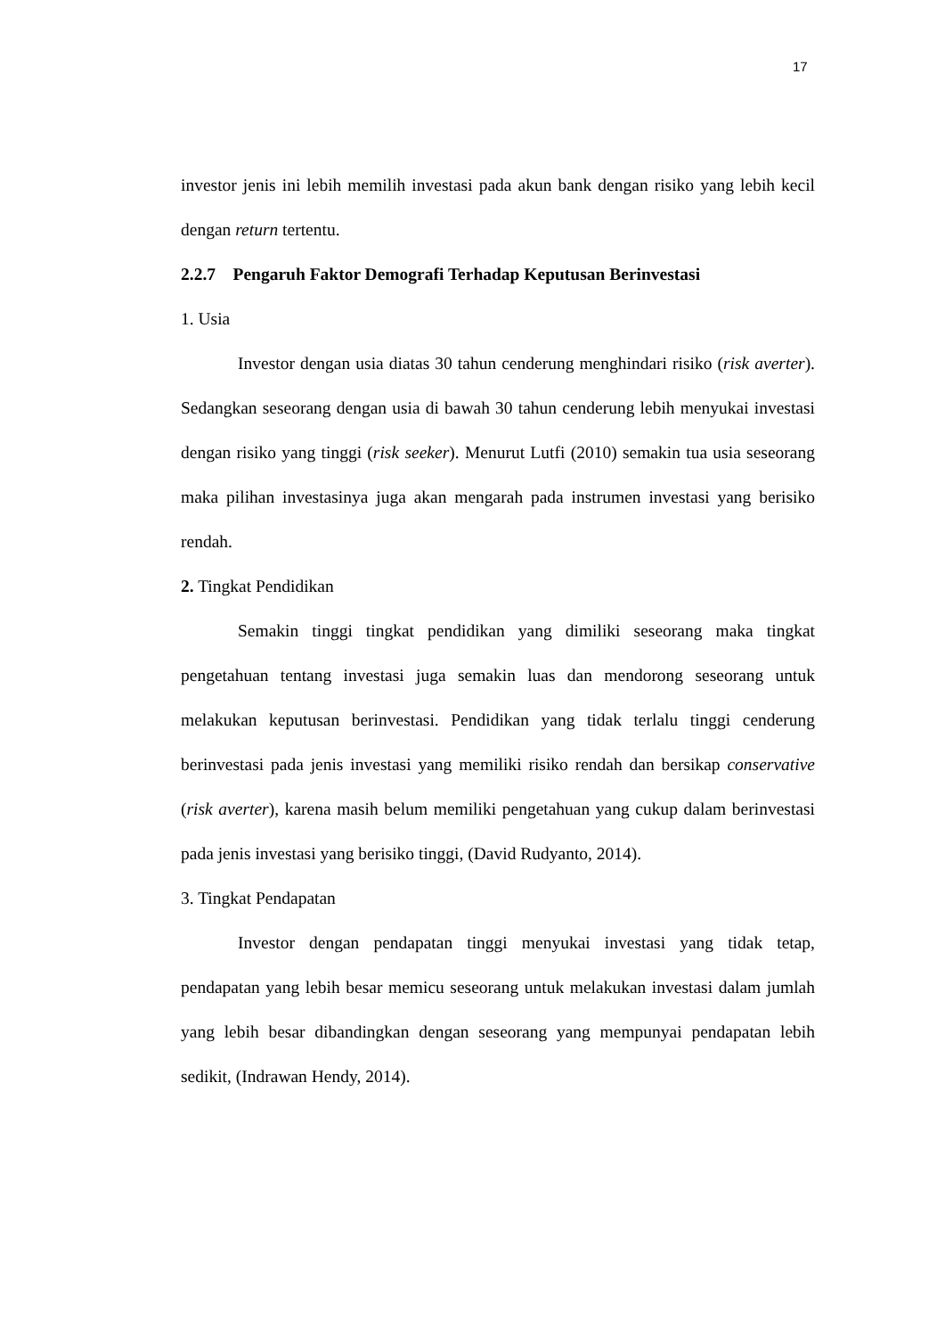17
investor jenis ini lebih memilih investasi pada akun bank dengan risiko yang lebih kecil dengan return tertentu.
2.2.7 Pengaruh Faktor Demografi Terhadap Keputusan Berinvestasi
1. Usia
Investor dengan usia diatas 30 tahun cenderung menghindari risiko (risk averter). Sedangkan seseorang dengan usia di bawah 30 tahun cenderung lebih menyukai investasi dengan risiko yang tinggi (risk seeker). Menurut Lutfi (2010) semakin tua usia seseorang maka pilihan investasinya juga akan mengarah pada instrumen investasi yang berisiko rendah.
2. Tingkat Pendidikan
Semakin tinggi tingkat pendidikan yang dimiliki seseorang maka tingkat pengetahuan tentang investasi juga semakin luas dan mendorong seseorang untuk melakukan keputusan berinvestasi. Pendidikan yang tidak terlalu tinggi cenderung berinvestasi pada jenis investasi yang memiliki risiko rendah dan bersikap conservative (risk averter), karena masih belum memiliki pengetahuan yang cukup dalam berinvestasi pada jenis investasi yang berisiko tinggi, (David Rudyanto, 2014).
3. Tingkat Pendapatan
Investor dengan pendapatan tinggi menyukai investasi yang tidak tetap, pendapatan yang lebih besar memicu seseorang untuk melakukan investasi dalam jumlah yang lebih besar dibandingkan dengan seseorang yang mempunyai pendapatan lebih sedikit, (Indrawan Hendy, 2014).